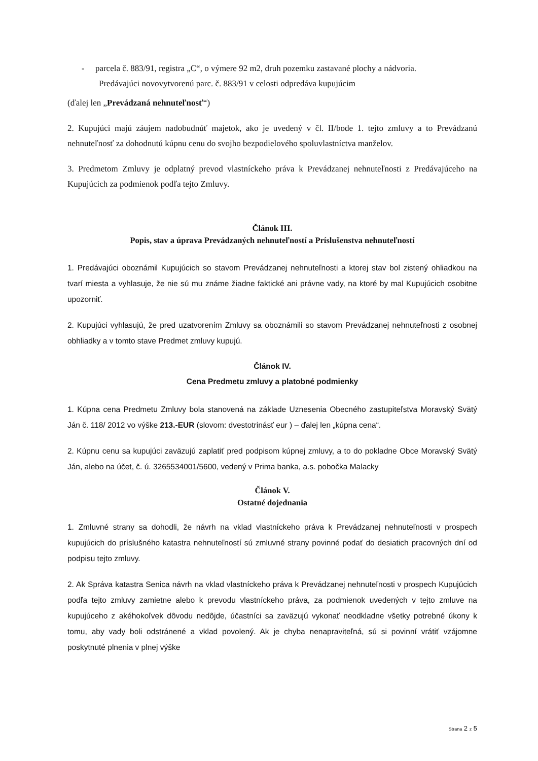- parcela č. 883/91, registra „C“, o výmere 92 m2, druh pozemku zastavané plochy a nádvoria.
Predávajúci novovytvorenú parc. č. 883/91 v celosti odpredáva kupujúcim
(ďalej len „Prevádzaná nehnuteľnosť“)
2. Kupujúci majú záujem nadobudnúť majetok, ako je uvedený v čl. II/bode 1. tejto zmluvy a to Prevádzanú nehnuteľnosť za dohodnutú kúpnu cenu do svojho bezpodielového spoluvlastníctva manželov.
3. Predmetom Zmluvy je odplatný prevod vlastníckeho práva k Prevádzanej nehnuteľnosti z Predávajúceho na Kupujúcich za podmienok podľa tejto Zmluvy.
Článok III.
Popis, stav a úprava Prevádzaných nehnuteľností a Príslušenstva nehnuteľností
1. Predávajúci oboznámil Kupujúcich so stavom Prevádzanej nehnuteľnosti a ktorej stav bol zistený ohliadkou na tvarí miesta a vyhlasuje, že nie sú mu známe žiadne faktické ani právne vady, na ktoré by mal Kupujúcich osobitne upozorniť.
2. Kupujúci vyhlasujú, že pred uzatvorením Zmluvy sa oboznámili so stavom Prevádzanej nehnuteľnosti z osobnej obhliadky a v tomto stave Predmet zmluvy kupujú.
Článok IV.
Cena Predmetu zmluvy a platobné podmienky
1. Kúpna cena Predmetu Zmluvy bola stanovená na základe Uznesenia Obecného zastupiteľstva Moravský Svätý Ján č. 118/ 2012 vo výške 213.-EUR (slovom: dvestotrinásť eur ) – ďalej len „kúpna cena“.
2. Kúpnu cenu sa kupujúci zaväzujú zaplatiť pred podpisom kúpnej zmluvy, a to do pokladne Obce Moravský Svätý Ján, alebo na účet, č. ú. 3265534001/5600, vedený v Prima banka, a.s. pobočka Malacky
Článok V.
Ostatné dojednania
1. Zmluvné strany sa dohodli, že návrh na vklad vlastníckeho práva k Prevádzanej nehnuteľnosti v prospech kupujúcich do príslušného katastra nehnuteľností sú zmluvné strany povinné podať do desiatich pracovných dní od podpisu tejto zmluvy.
2. Ak Správa katastra Senica návrh na vklad vlastníckeho práva k Prevádzanej nehnuteľnosti v prospech Kupujúcich podľa tejto zmluvy zamietne alebo k prevodu vlastníckeho práva, za podmienok uvedených v tejto zmluve na kupujúceho z akéhokoľvek dôvodu nedôjde, účastníci sa zaväzujú vykonať neodkladne všetky potrebné úkony k tomu, aby vady boli odstránené a vklad povolený. Ak je chyba nenapraviteľná, sú si povinní vrátiť vzájomne poskytnuté plnenia v plnej výške
Strana 2 z 5